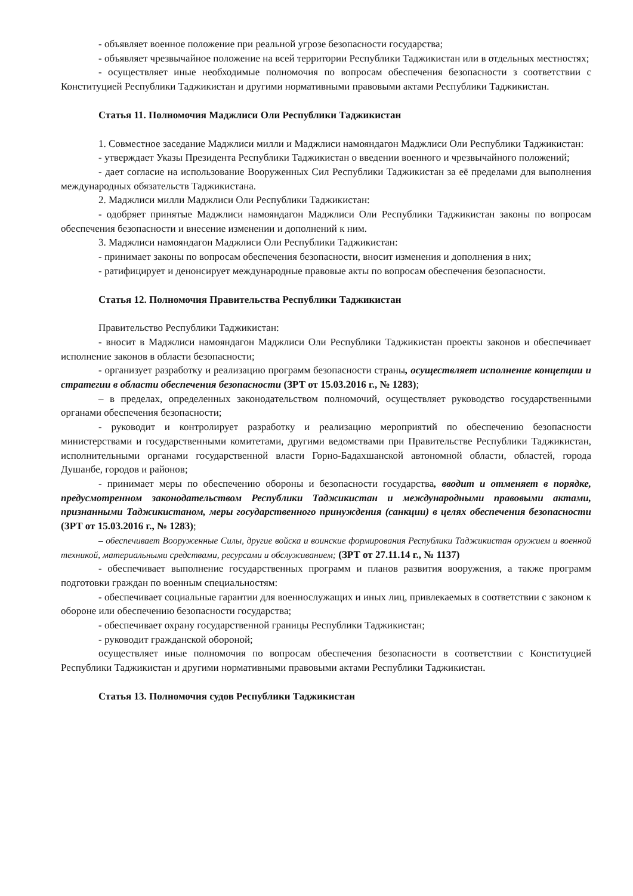- объявляет военное положение при реальной угрозе безопасности государства;
- объявляет чрезвычайное положение на всей территории Республики Таджикистан или в отдельных местностях;
- осуществляет иные необходимые полномочия по вопросам обеспечения безопасности з соответствии с Конституцией Республики Таджикистан и другими нормативными правовыми актами Республики Таджикистан.
Статья 11. Полномочия Маджлиси Оли Республики Таджикистан
1. Совместное заседание Маджлиси милли и Маджлиси намояндагон Маджлиси Оли Республики Таджикистан:
- утверждает Указы Президента Республики Таджикистан о введении военного и чрезвычайного положений;
- дает согласие на использование Вооруженных Сил Республики Таджикистан за её пределами для выполнения международных обязательств Таджикистана.
2. Маджлиси милли Маджлиси Оли Республики Таджикистан:
- одобряет принятые Маджлиси намояндагон Маджлиси Оли Республики Таджикистан законы по вопросам обеспечения безопасности и внесение изменении и дополнений к ним.
3. Маджлиси намояндагон Маджлиси Оли Республики Таджикистан:
- принимает законы по вопросам обеспечения безопасности, вносит изменения и дополнения в них;
- ратифицирует и денонсирует международные правовые акты по вопросам обеспечения безопасности.
Статья 12. Полномочия Правительства Республики Таджикистан
Правительство Республики Таджикистан:
- вносит в Маджлиси намояндагон Маджлиси Оли Республики Таджикистан проекты законов и обеспечивает исполнение законов в области безопасности;
- организует разработку и реализацию программ безопасности страны, осуществляет исполнение концепции и стратегии в области обеспечения безопасности (ЗРТ от 15.03.2016 г., № 1283);
– в пределах, определенных законодательством полномочий, осуществляет руководство государственными органами обеспечения безопасности;
- руководит и контролирует разработку и реализацию мероприятий по обеспечению безопасности министерствами и государственными комитетами, другими ведомствами при Правительстве Республики Таджикистан, исполнительными органами государственной власти Горно-Бадахшанской автономной области, областей, города Душанбе, городов и районов;
- принимает меры по обеспечению обороны и безопасности государства, вводит и отменяет в порядке, предусмотренном законодательством Республики Таджикистан и международными правовыми актами, признанными Таджикистаном, меры государственного принуждения (санкции) в целях обеспечения безопасности (ЗРТ от 15.03.2016 г., № 1283);
– обеспечивает Вооруженные Силы, другие войска и воинские формирования Республики Таджикистан оружием и военной техникой, материальными средствами, ресурсами и обслуживанием; (ЗРТ от 27.11.14 г., № 1137)
- обеспечивает выполнение государственных программ и планов развития вооружения, а также программ подготовки граждан по военным специальностям:
- обеспечивает социальные гарантии для военнослужащих и иных лиц, привлекаемых в соответствии с законом к обороне или обеспечению безопасности государства;
- обеспечивает охрану государственной границы Республики Таджикистан;
- руководит гражданской обороной;
осуществляет иные полномочия по вопросам обеспечения безопасности в соответствии с Конституцией Республики Таджикистан и другими нормативными правовыми актами Республики Таджикистан.
Статья 13. Полномочия судов Республики Таджикистан